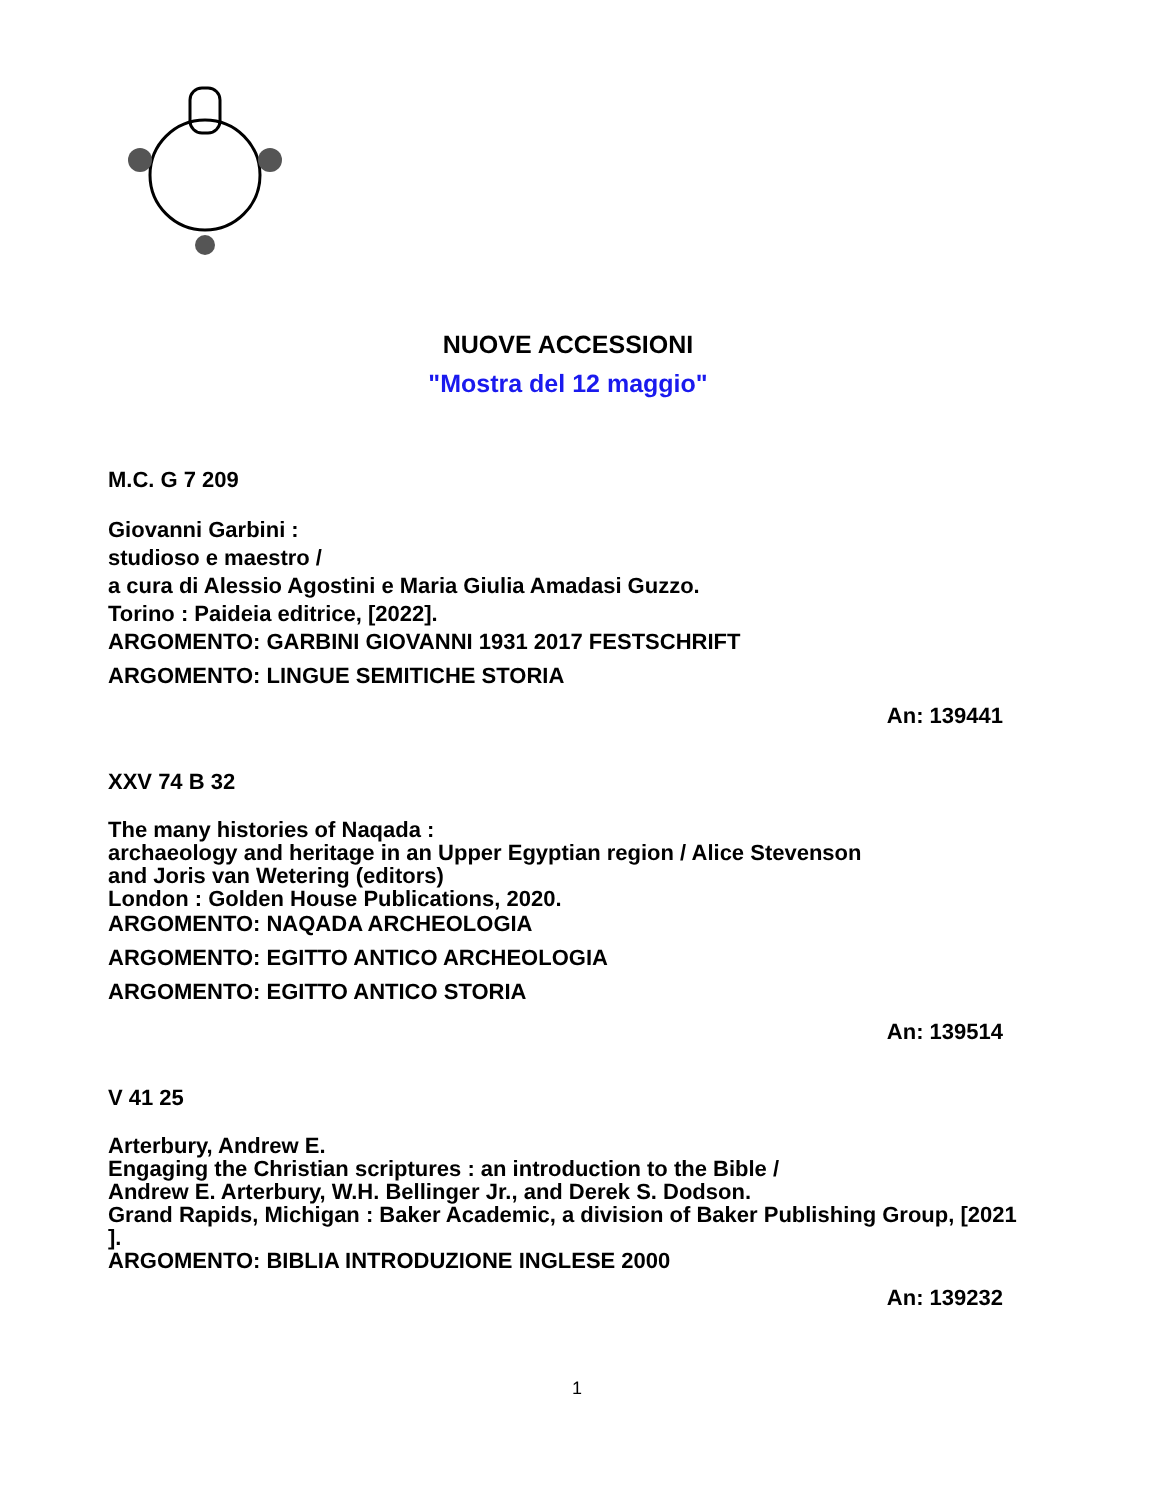NUOVE ACCESSIONI
"Mostra del 12 maggio"
M.C. G 7 209
Giovanni Garbini :
studioso e maestro /
a cura di Alessio Agostini e Maria Giulia Amadasi Guzzo.
Torino : Paideia editrice, [2022].
ARGOMENTO: GARBINI GIOVANNI 1931 2017 FESTSCHRIFT
ARGOMENTO: LINGUE SEMITICHE STORIA
An: 139441
XXV 74 B 32
The many histories of Naqada :
archaeology and heritage in an Upper Egyptian region / Alice Stevenson
and Joris van Wetering (editors)
London : Golden House Publications, 2020.
ARGOMENTO: NAQADA ARCHEOLOGIA
ARGOMENTO: EGITTO ANTICO ARCHEOLOGIA
ARGOMENTO: EGITTO ANTICO STORIA
An: 139514
V 41 25
Arterbury, Andrew E.
Engaging the Christian scriptures : an introduction to the Bible /
Andrew E. Arterbury, W.H. Bellinger Jr., and Derek S. Dodson.
Grand Rapids, Michigan : Baker Academic, a division of Baker Publishing Group, [2021
].
ARGOMENTO: BIBLIA INTRODUZIONE INGLESE 2000
An: 139232
1